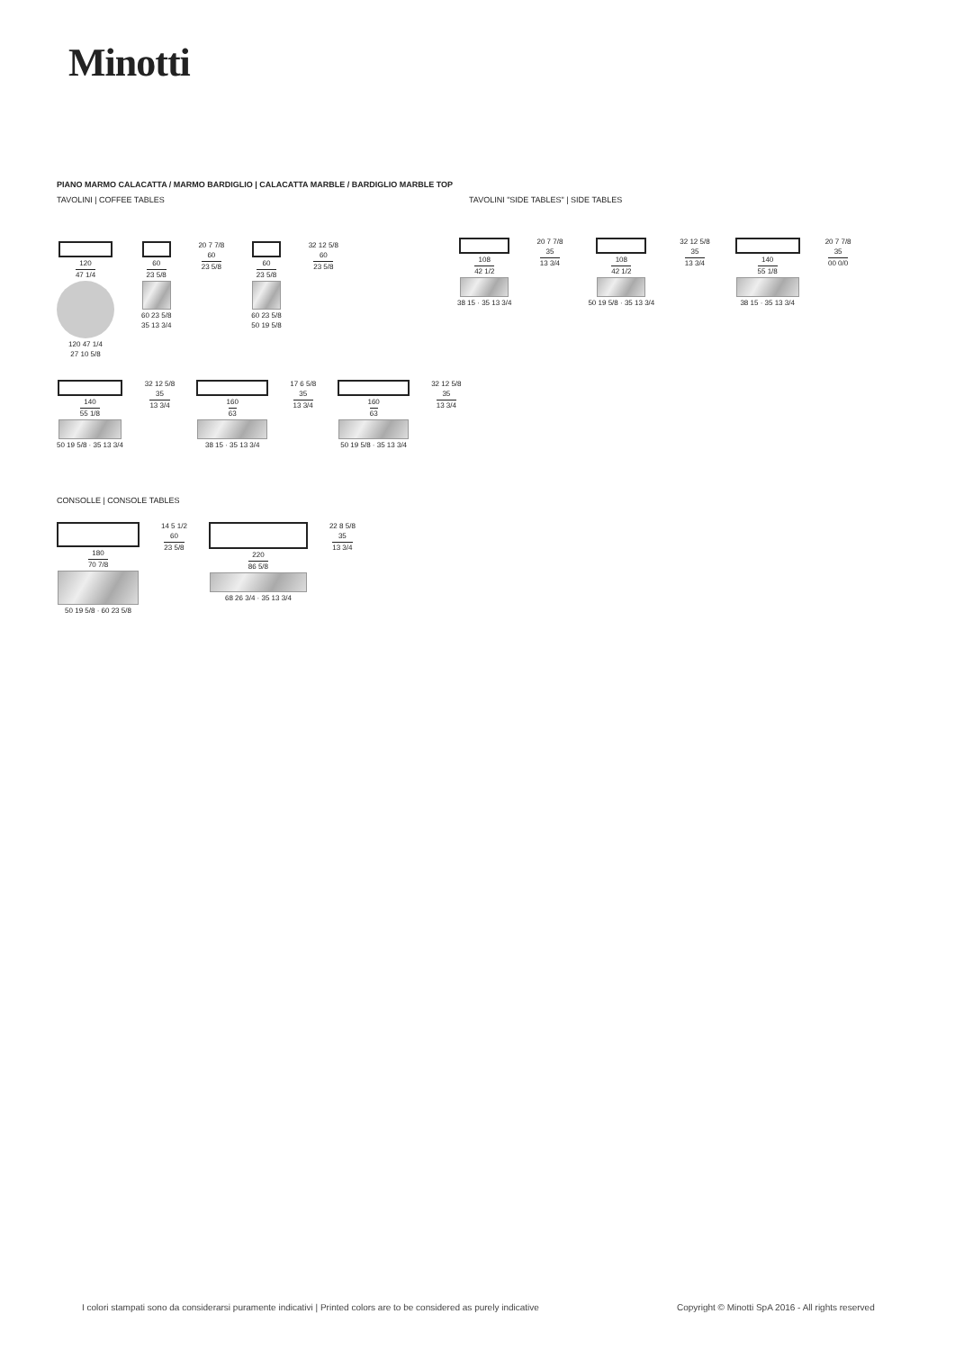Minotti
PIANO MARMO CALACATTA / MARMO BARDIGLIO | CALACATTA MARBLE / BARDIGLIO MARBLE TOP
TAVOLINI | COFFEE TABLES
TAVOLINI "SIDE TABLES" | SIDE TABLES
120
47 1/4
120 47 1/4
27 10 5/8
60
23 5/8
60 23 5/8
35 13 3/4
20 7 7/8
60
23 5/8
60
23 5/8
60 23 5/8
50 19 5/8
32 12 5/8
60
23 5/8
108
42 1/2
38 15 · 35 13 3/4
20 7 7/8
35
13 3/4
108
42 1/2
50 19 5/8 · 35 13 3/4
32 12 5/8
35
13 3/4
140
55 1/8
38 15 · 35 13 3/4
20 7 7/8
35
00 0/0
140
55 1/8
50 19 5/8 · 35 13 3/4
32 12 5/8
35
13 3/4
160
63
38 15 · 35 13 3/4
17 6 5/8
35
13 3/4
160
63
50 19 5/8 · 35 13 3/4
32 12 5/8
35
13 3/4
CONSOLLE | CONSOLE TABLES
180
70 7/8
50 19 5/8 · 60 23 5/8
14 5 1/2
60
23 5/8
220
86 5/8
68 26 3/4 · 35 13 3/4
22 8 5/8
35
13 3/4
I colori stampati sono da considerarsi puramente indicativi | Printed colors are to be considered as purely indicative
Copyright © Minotti SpA 2016 - All rights reserved